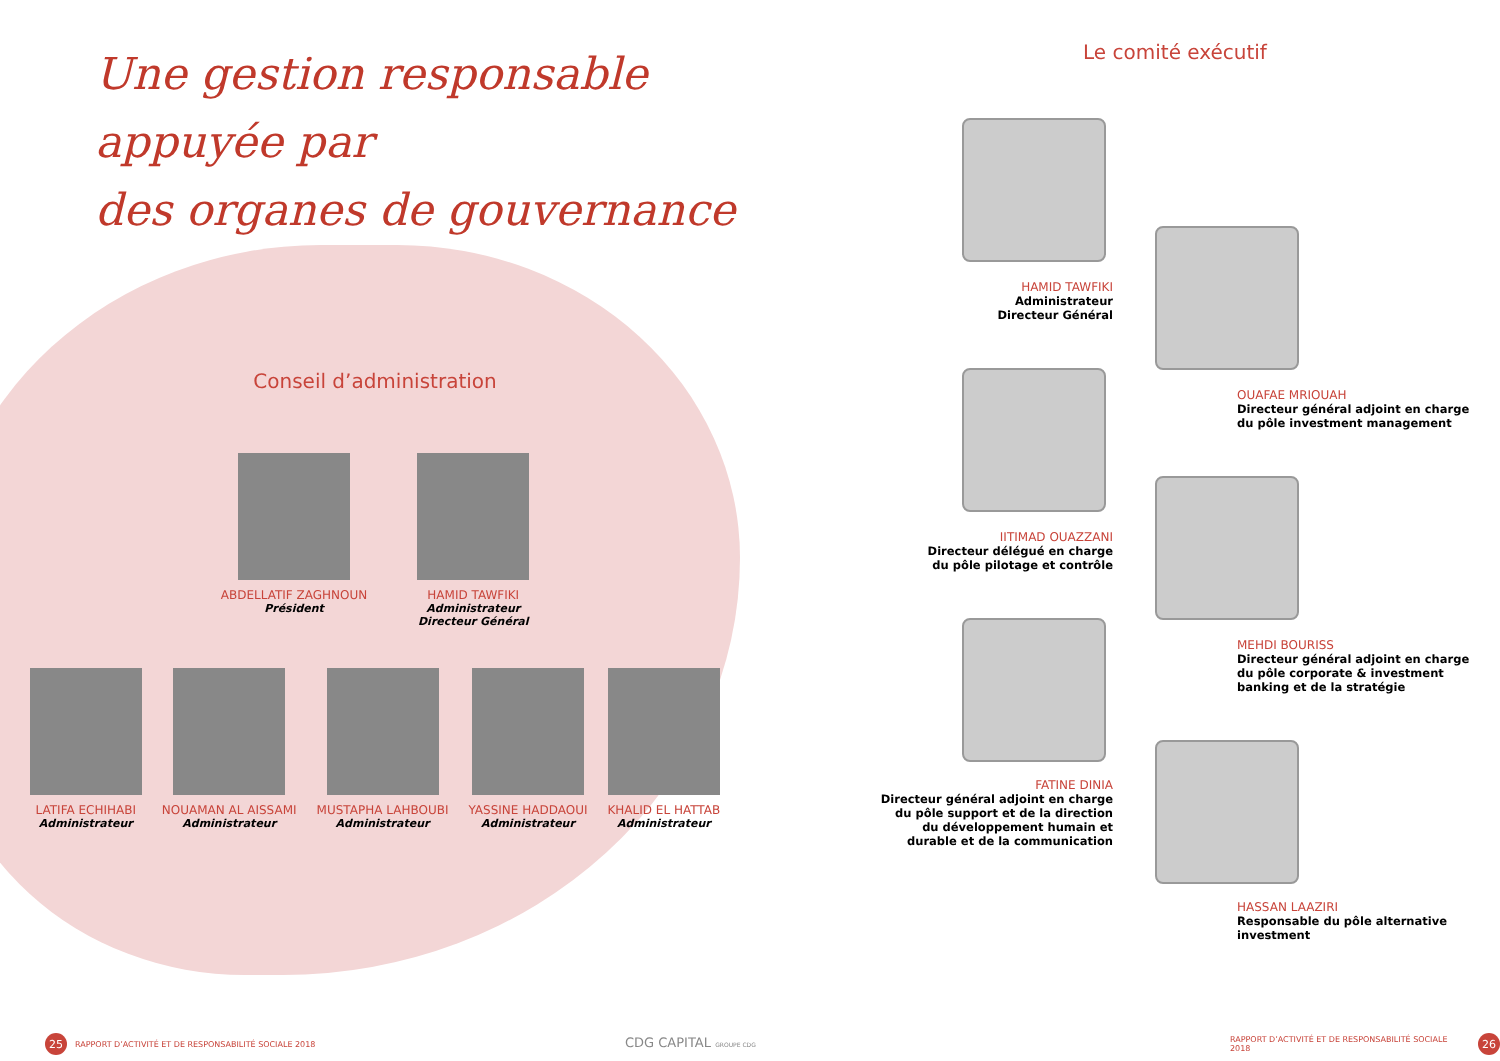Une gestion responsable appuyée par
des organes de gouvernance
Conseil d’administration
ABDELLATIF ZAGHNOUN
Président
HAMID TAWFIKI
Administrateur
Directeur Général
LATIFA ECHIHABI
Administrateur
NOUAMAN AL AISSAMI
Administrateur
MUSTAPHA LAHBOUBI
Administrateur
YASSINE HADDAOUI
Administrateur
KHALID EL HATTAB
Administrateur
Le comité exécutif
HAMID TAWFIKI
Administrateur
Directeur Général
OUAFAE MRIOUAH
Directeur général adjoint en charge
du pôle investment management
IITIMAD OUAZZANI
Directeur délégué en charge
du pôle pilotage et contrôle
MEHDI BOURISS
Directeur général adjoint en charge
du pôle corporate & investment
banking et de la stratégie
FATINE DINIA
Directeur général adjoint en charge
du pôle support et de la direction
du développement humain et
durable et de la communication
HASSAN LAAZIRI
Responsable du pôle alternative
investment
25 RAPPORT D’ACTIVITÉ ET DE RESPONSABILITÉ SOCIALE 2018
CDG CAPITAL GROUPE CDG
RAPPORT D’ACTIVITÉ ET DE RESPONSABILITÉ SOCIALE 2018 26